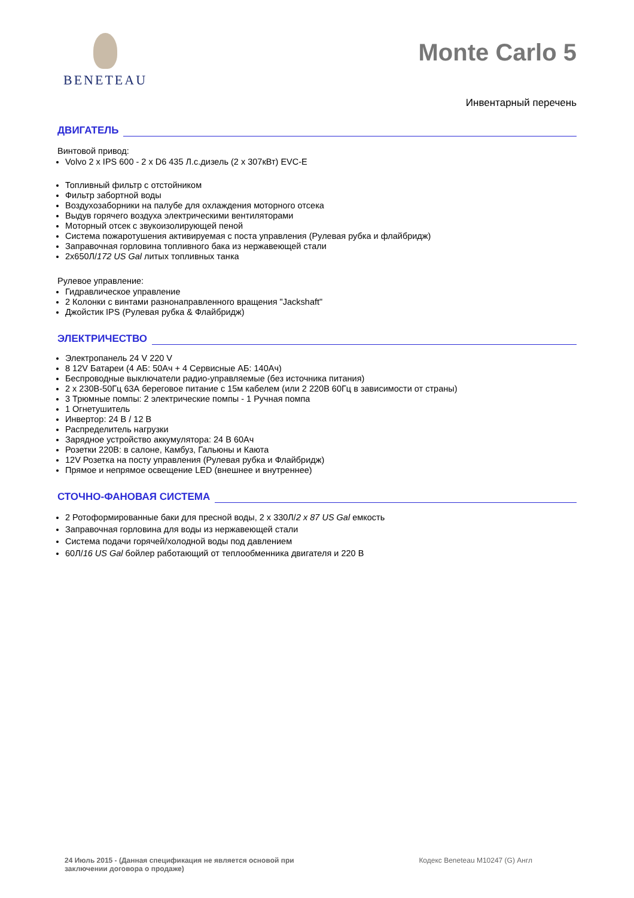BENETEAU
Monte Carlo 5
Инвентарный перечень
ДВИГАТЕЛЬ
Винтовой привод:
Volvo 2 x IPS 600 - 2 x D6 435 Л.с.дизель (2 x 307кВт) EVC-E
Топливный фильтр с отстойником
Фильтр забортной воды
Воздухозаборники на палубе для охлаждения моторного отсека
Выдув горячего воздуха электрическими вентиляторами
Моторный отсек с звукоизолирующей пеной
Система пожаротушения активируемая с поста управления (Рулевая рубка и флайбридж)
Заправочная горловина топливного бака из нержавеющей стали
2x650Л/172 US Gal литых топливных танка
Рулевое управление:
Гидравлическое управление
2 Колонки с винтами разнонаправленного вращения "Jackshaft"
Джойстик IPS (Рулевая рубка & Флайбридж)
ЭЛЕКТРИЧЕСТВО
Электропанель 24 V 220 V
8 12V Батареи (4 АБ: 50Ач + 4 Сервисные АБ: 140Ач)
Беспроводные выключатели радио-управляемые (без источника питания)
2 x 230В-50Гц 63А береговое питание с 15м кабелем (или 2 220В 60Гц в зависимости от страны)
3 Трюмные помпы: 2 электрические помпы - 1 Ручная помпа
1 Огнетушитель
Инвертор: 24 В / 12 В
Распределитель нагрузки
Зарядное устройство аккумулятора: 24 В 60Ач
Розетки 220В: в салоне, Камбуз, Гальюны и Каюта
12V Розетка на посту управления (Рулевая рубка и Флайбридж)
Прямое и непрямое освещение LED (внешнее и внутреннее)
СТОЧНО-ФАНОВАЯ СИСТЕМА
2 Ротоформированные баки для пресной воды, 2 x 330Л/2 x 87 US Gal емкость
Заправочная горловина для воды из нержавеющей стали
Система подачи горячей/холодной воды под давлением
60Л/16 US Gal бойлер работающий от теплообменника двигателя и 220 В
24 Июль 2015 - (Данная спецификация не является основой при заключении договора о продаже) Кодекс Beneteau M10247 (G) Англ